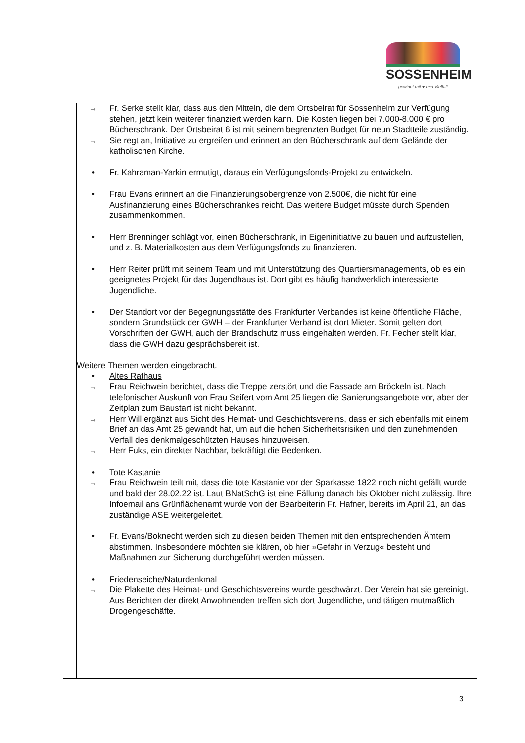SOSSENHEIM
gewinnt mit ♥ und Vielfalt
| | → Fr. Serke stellt klar, dass aus den Mitteln, die dem Ortsbeirat für Sossenheim zur Verfügung stehen, jetzt kein weiterer finanziert werden kann. Die Kosten liegen bei 7.000-8.000 € pro Bücherschrank. Der Ortsbeirat 6 ist mit seinem begrenzten Budget für neun Stadtteile zuständig. → Sie regt an, Initiative zu ergreifen und erinnert an den Bücherschrank auf dem Gelände der katholischen Kirche. • Fr. Kahraman-Yarkin ermutigt, daraus ein Verfügungsfonds-Projekt zu entwickeln. • Frau Evans erinnert an die Finanzierungsobergrenze von 2.500€, die nicht für eine Ausfinanzierung eines Bücherschrankes reicht. Das weitere Budget müsste durch Spenden zusammenkommen. • Herr Brenninger schlägt vor, einen Bücherschrank, in Eigeninitiative zu bauen und aufzustellen, und z. B. Materialkosten aus dem Verfügungsfonds zu finanzieren. • Herr Reiter prüft mit seinem Team und mit Unterstützung des Quartiersmanagements, ob es ein geeignetes Projekt für das Jugendhaus ist. Dort gibt es häufig handwerklich interessierte Jugendliche. • Der Standort vor der Begegnungsstätte des Frankfurter Verbandes ist keine öffentliche Fläche, sondern Grundstück der GWH – der Frankfurter Verband ist dort Mieter. Somit gelten dort Vorschriften der GWH, auch der Brandschutz muss eingehalten werden. Fr. Fecher stellt klar, dass die GWH dazu gesprächsbereit ist. Weitere Themen werden eingebracht. • Altes Rathaus → Frau Reichwein berichtet, dass die Treppe zerstört und die Fassade am Bröckeln ist. Nach telefonischer Auskunft von Frau Seifert vom Amt 25 liegen die Sanierungsangebote vor, aber der Zeitplan zum Baustart ist nicht bekannt. → Herr Will ergänzt aus Sicht des Heimat- und Geschichtsvereins, dass er sich ebenfalls mit einem Brief an das Amt 25 gewandt hat, um auf die hohen Sicherheitsrisiken und den zunehmenden Verfall des denkmalgeschützten Hauses hinzuweisen. → Herr Fuks, ein direkter Nachbar, bekräftigt die Bedenken. • Tote Kastanie → Frau Reichwein teilt mit, dass die tote Kastanie vor der Sparkasse 1822 noch nicht gefällt wurde und bald der 28.02.22 ist. Laut BNatSchG ist eine Fällung danach bis Oktober nicht zulässig. Ihre Infoemail ans Grünflächenamt wurde von der Bearbeiterin Fr. Hafner, bereits im April 21, an das zuständige ASE weitergeleitet. • Fr. Evans/Boknecht werden sich zu diesen beiden Themen mit den entsprechenden Ämtern abstimmen. Insbesondere möchten sie klären, ob hier »Gefahr in Verzug« besteht und Maßnahmen zur Sicherung durchgeführt werden müssen. • Friedenseiche/Naturdenkmal → Die Plakette des Heimat- und Geschichtsvereins wurde geschwärzt. Der Verein hat sie gereinigt. Aus Berichten der direkt Anwohnenden treffen sich dort Jugendliche, und tätigen mutmaßlich Drogengeschäfte. |
3